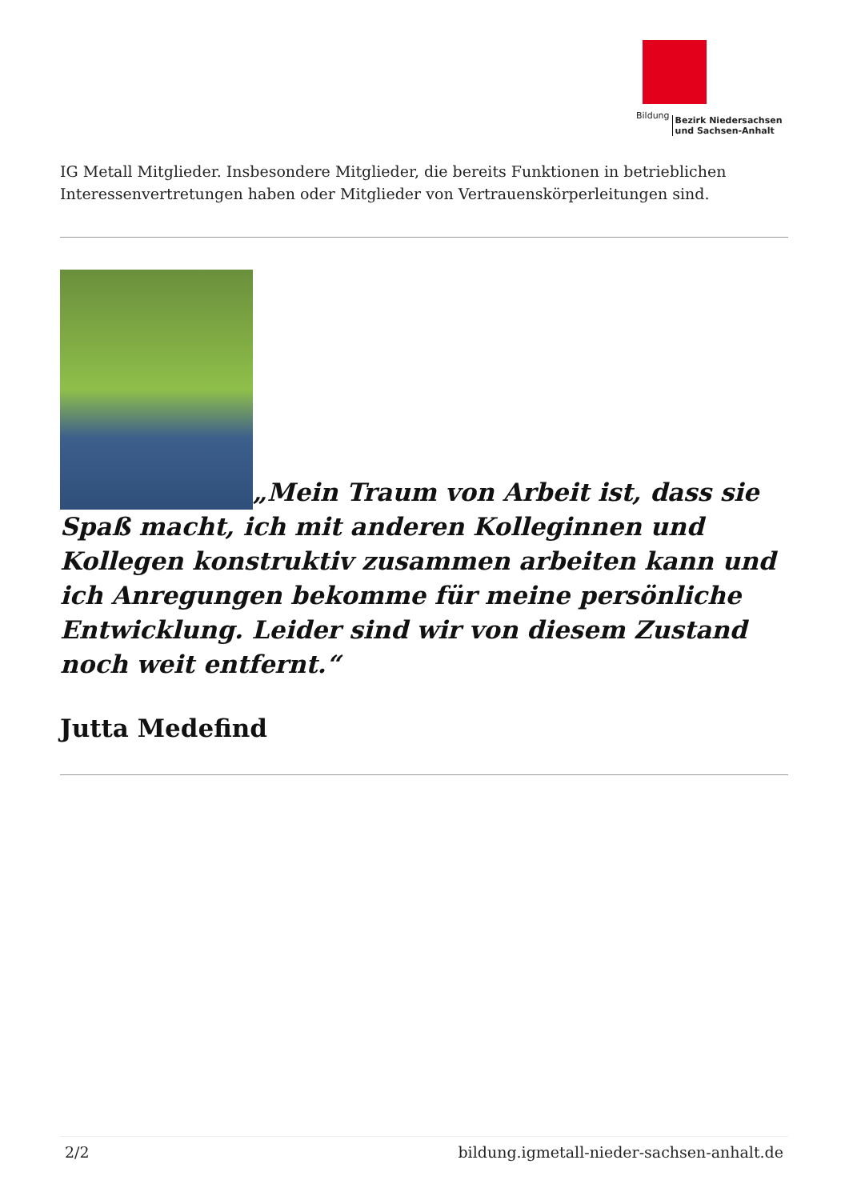Bildung Bezirk Niedersachsen
und Sachsen-Anhalt
IG Metall Mitglieder. Insbesondere Mitglieder, die bereits Funktionen in betrieblichen Interessenvertretungen haben oder Mitglieder von Vertrauenskörperleitungen sind.
„Mein Traum von Arbeit ist, dass sie Spaß macht, ich mit anderen Kolleginnen und Kollegen konstruktiv zusammen arbeiten kann und ich Anregungen bekomme für meine persönliche Entwicklung. Leider sind wir von diesem Zustand noch weit entfernt.“
Jutta Medefind
2/2 bildung.igmetall-nieder-sachsen-anhalt.de